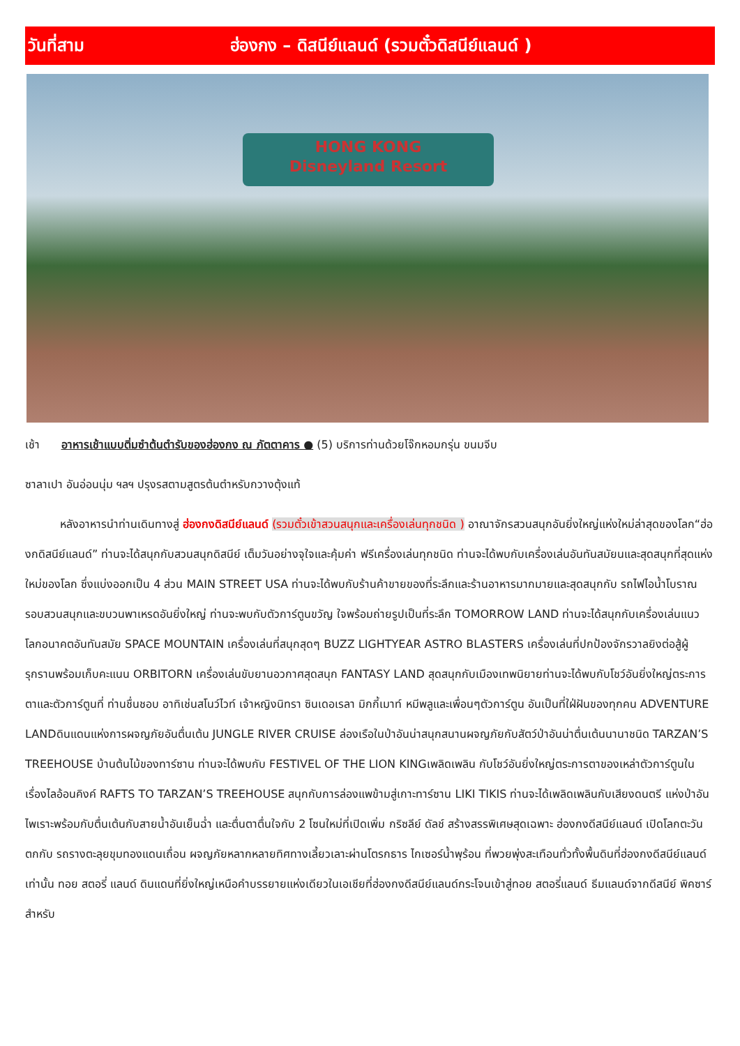วันที่สาม ฮ่องกง – ดิสนีย์แลนด์ (รวมตั๋วดิสนีย์แลนด์ )
HONG KONG
Disneyland Resort
เช้า อาหารเช้าแบบติ่มซำต้นตำรับของฮ่องกง ณ ภัตตาคาร ● (5) บริการท่านด้วยโจ๊กหอมกรุ่น ขนมจีบ
ซาลาเปา อันอ่อนนุ่ม ฯลฯ ปรุงรสตามสูตรต้นตำหรับกวางตุ้งแท้
หลังอาหารนำท่านเดินทางสู่ ฮ่องกงดิสนีย์แลนด์ (รวมตั๋วเข้าสวนสนุกและเครื่องเล่นทุกชนิด ) อาณาจักรสวนสนุกอันยิ่งใหญ่แห่งใหม่ล่าสุดของโลก“ฮ่องกดิสนีย์แลนด์” ท่านจะได้สนุกกับสวนสนุกดิสนีย์ เต็มวันอย่างจุใจและคุ้มค่า ฟรีเครื่องเล่นทุกชนิด ท่านจะได้พบกับเครื่องเล่นอันทันสมัยนและสุดสนุกที่สุดแห่งใหม่ของโลก ซึ่งแบ่งออกเป็น 4 ส่วน MAIN STREET USA ท่านจะได้พบกับร้านค้าขายของที่ระลึกและร้านอาหารมากมายและสุดสนุกกับ รถไฟไอน้ำโบราณรอบสวนสนุกและขบวนพาเหรดอันยิ่งใหญ่ ท่านจะพบกับตัวการ์ตูนขวัญ ใจพร้อมถ่ายรูปเป็นที่ระลึก TOMORROW LAND ท่านจะได้สนุกกับเครื่องเล่นแนวโลกอนาคตอันทันสมัย SPACE MOUNTAIN เครื่องเล่นที่สนุกสุดๆ BUZZ LIGHTYEAR ASTRO BLASTERS เครื่องเล่นที่ปกป้องจักรวาลยิงต่อสู้ผู้รุกรานพร้อมเก็บคะแนน ORBITORN เครื่องเล่นขับยานอวกาศสุดสนุก FANTASY LAND สุดสนุกกับเมืองเทพนิยายท่านจะได้พบกับโชว์อันยิ่งใหญ่ตระการตาและตัวการ์ตูนที่ ท่านชื่นชอบ อาทิเช่นสโนว์ไวท์ เจ้าหญิงนิทรา ซินเดอเรลา มิกกี้เมาท์ หมีพลูและเพื่อนๆตัวการ์ตูน อันเป็นที่ใฝ่ฝันของทุกคน ADVENTURE LANDดินแดนแห่งการผจญภัยอันตื่นเต้น JUNGLE RIVER CRUISE ล่องเรือในป่าอันน่าสนุกสนานผจญภัยกับสัตว์ป่าอันน่าตื่นเต้นนานาชนิด TARZAN’S TREEHOUSE บ้านต้นไม้ของทาร์ซาน ท่านจะได้พบกับ FESTIVEL OF THE LION KINGเพลิดเพลิน กับโชว์อันยิ่งใหญ่ตระการตาของเหล่าตัวการ์ตูนในเรื่องไลอ้อนคิงค์ RAFTS TO TARZAN’S TREEHOUSE สนุกกับการล่องแพข้ามสู่เกาะทาร์ซาน LIKI TIKIS ท่านจะได้เพลิดเพลินกับเสียงดนตรี แห่งป่าอันไพเราะพร้อมกับตื่นเต้นกับสายน้ำอันเย็นฉ่ำ และตื่นตาตื่นใจกับ 2 โซนใหม่ที่เปิดเพิ่ม กริซลีย์ ดัลช์ สร้างสรรพิเศษสุดเฉพาะ ฮ่องกงดีสนีย์แลนด์ เปิดโลกตะวันตกกับ รถรางตะลุยขุมทองแดนเถื่อน ผจญภัยหลากหลายทิศทางเลี้ยวเลาะผ่านโตรกธาร ไกเซอร์น้ำพุร้อน ที่พวยพุ่งสะเทือนทั่วทั้งพื้นดินที่ฮ่องกงดีสนีย์แลนด์เท่านั้น ทอย สตอรี่ แลนด์ ดินแดนที่ยิ่งใหญ่เหนือคำบรรยายแห่งเดียวในเอเชียที่ฮ่องกงดีสนีย์แลนด์กระโจนเข้าสู่ทอย สตอรี่แลนด์ ธีมแลนด์จากดีสนีย์ พิคซาร์ สำหรับ